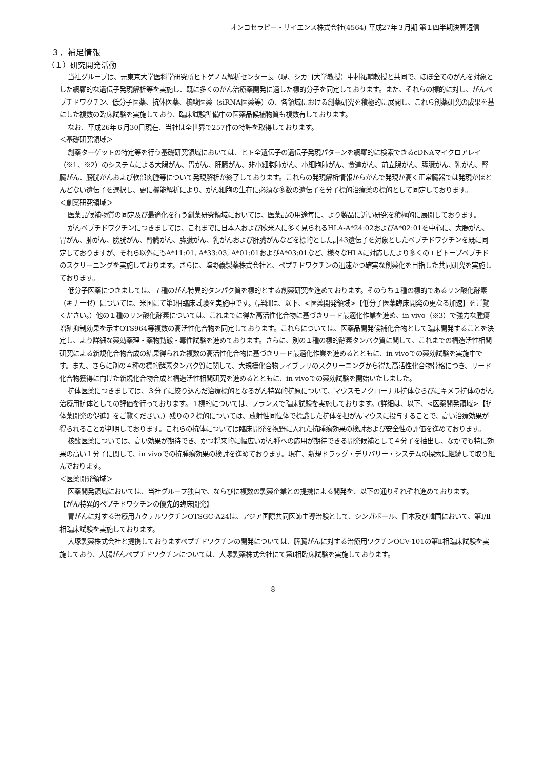オンコセラピー・サイエンス株式会社(4564) 平成27年３月期 第１四半期決算短信
３．補足情報
（１）研究開発活動
当社グループは、元東京大学医科学研究所ヒトゲノム解析センター長（現、シカゴ大学教授）中村祐輔教授と共同で、ほぼ全てのがんを対象とした網羅的な遺伝子発現解析等を実施し、既に多くのがん治療薬開発に適した標的分子を同定しております。また、それらの標的に対し、がんペプチドワクチン、低分子医薬、抗体医薬、核酸医薬（siRNA医薬等）の、各領域における創薬研究を積極的に展開し、これら創薬研究の成果を基にした複数の臨床試験を実施しており、臨床試験準備中の医薬品候補物質も複数有しております。
なお、平成26年６月30日現在、当社は全世界で257件の特許を取得しております。
＜基礎研究領域＞
創薬ターゲットの特定等を行う基礎研究領域においては、ヒト全遺伝子の遺伝子発現パターンを網羅的に検索できるcDNAマイクロアレイ（※1、※2）のシステムによる大腸がん、胃がん、肝臓がん、非小細胞肺がん、小細胞肺がん、食道がん、前立腺がん、膵臓がん、乳がん、腎臓がん、膀胱がんおよび軟部肉腫等について発現解析が終了しております。これらの発現解析情報からがんで発現が高く正常臓器では発現がほとんどない遺伝子を選択し、更に機能解析により、がん細胞の生存に必須な多数の遺伝子を分子標的治療薬の標的として同定しております。
＜創薬研究領域＞
医薬品候補物質の同定及び最適化を行う創薬研究領域においては、医薬品の用途毎に、より製品に近い研究を積極的に展開しております。
がんペプチドワクチンにつきましては、これまでに日本人および欧米人に多く見られるHLA-A*24:02およびA*02:01を中心に、大腸がん、胃がん、肺がん、膀胱がん、腎臓がん、膵臓がん、乳がんおよび肝臓がんなどを標的とした計43遺伝子を対象としたペプチドワクチンを既に同定しておりますが、それら以外にもA*11:01, A*33:03, A*01:01およびA*03:01など、様々なHLAに対応したより多くのエピトープペプチドのスクリーニングを実施しております。さらに、塩野義製薬株式会社と、ペプチドワクチンの迅速かつ確実な創薬化を目指した共同研究を実施しております。
低分子医薬につきましては、７種のがん特異的タンパク質を標的とする創薬研究を進めております。そのうち１種の標的であるリン酸化酵素（キナーゼ）については、米国にて第Ⅰ相臨床試験を実施中です。(詳細は、以下、<医薬開発領域>【低分子医薬臨床開発の更なる加速】をご覧ください。）他の１種のリン酸化酵素については、これまでに得た高活性化合物に基づきリード最適化作業を進め、in vivo（※3）で強力な腫瘍増殖抑制効果を示すOTS964等複数の高活性化合物を同定しております。これらについては、医薬品開発候補化合物として臨床開発することを決定し、より詳細な薬効薬理・薬物動態・毒性試験を進めております。さらに、別の１種の標的酵素タンパク質に関して、これまでの構造活性相関研究による新規化合物合成の結果得られた複数の高活性化合物に基づきリード最適化作業を進めるとともに、in vivoでの薬効試験を実施中です。また、さらに別の４種の標的酵素タンパク質に関して、大規模化合物ライブラリのスクリーニングから得た高活性化合物骨格につき、リード化合物獲得に向けた新規化合物合成と構造活性相関研究を進めるとともに、in vivoでの薬効試験を開始いたしました。
抗体医薬につきましては、３分子に絞り込んだ治療標的となるがん特異的抗原について、マウスモノクローナル抗体ならびにキメラ抗体のがん治療用抗体としての評価を行っております。１標的については、フランスで臨床試験を実施しております。(詳細は、以下、<医薬開発領域>【抗体薬開発の促進】をご覧ください。）残りの２標的については、放射性同位体で標識した抗体を担がんマウスに投与することで、高い治療効果が得られることが判明しております。これらの抗体については臨床開発を視野に入れた抗腫瘍効果の検討および安全性の評価を進めております。
核酸医薬については、高い効果が期待でき、かつ将来的に幅広いがん種への応用が期待できる開発候補として４分子を抽出し、なかでも特に効果の高い１分子に関して、in vivoでの抗腫瘍効果の検討を進めております。現在、新規ドラッグ・デリバリー・システムの探索に継続して取り組んでおります。
＜医薬開発領域＞
医薬開発領域においては、当社グループ独自で、ならびに複数の製薬企業との提携による開発を、以下の通りそれぞれ進めております。
【がん特異的ペプチドワクチンの優先的臨床開発】
胃がんに対する治療用カクテルワクチンOTSGC-A24は、アジア国際共同医師主導治験として、シンガポール、日本及び韓国において、第Ⅰ/Ⅱ相臨床試験を実施しております。
大塚製薬株式会社と提携しておりますペプチドワクチンの開発については、膵臓がんに対する治療用ワクチンOCV-101の第Ⅱ相臨床試験を実施しており、大腸がんペプチドワクチンについては、大塚製薬株式会社にて第Ⅰ相臨床試験を実施しております。
― 8 ―